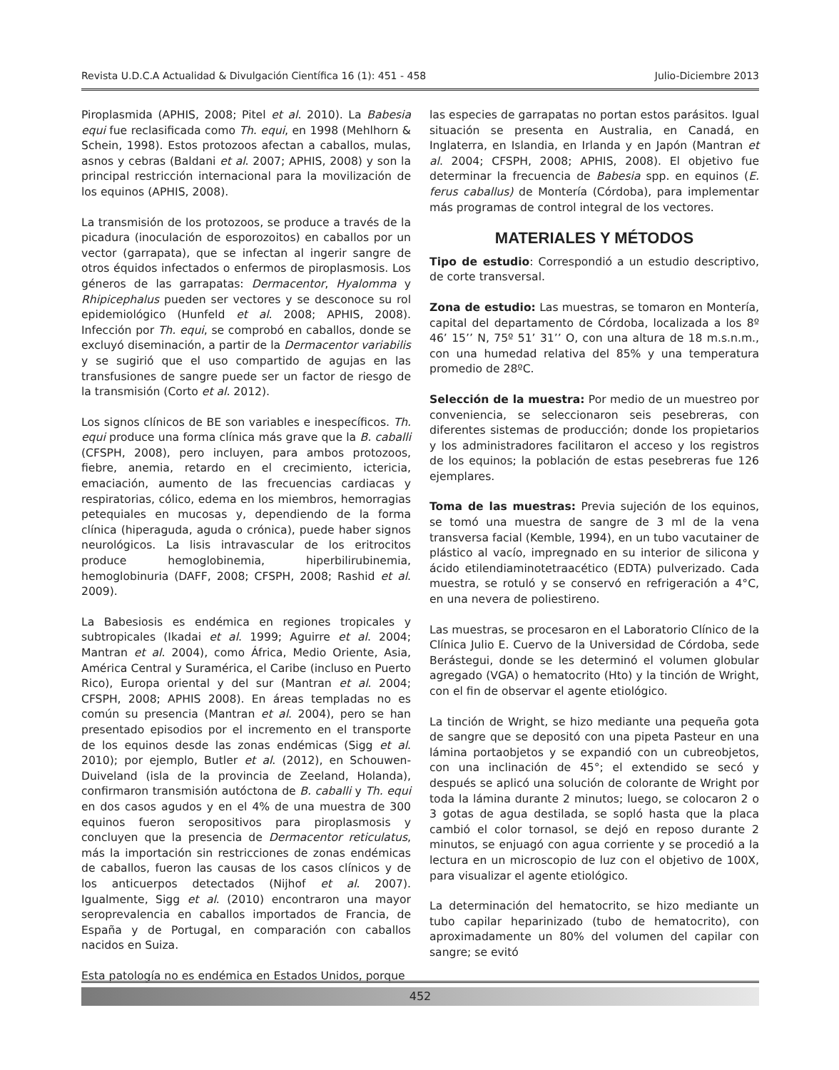Revista U.D.C.A Actualidad & Divulgación Científica 16 (1): 451 - 458 Julio-Diciembre 2013
Piroplasmida (APHIS, 2008; Pitel et al. 2010). La Babesia equi fue reclasificada como Th. equi, en 1998 (Mehlhorn & Schein, 1998). Estos protozoos afectan a caballos, mulas, asnos y cebras (Baldani et al. 2007; APHIS, 2008) y son la principal restricción internacional para la movilización de los equinos (APHIS, 2008).
La transmisión de los protozoos, se produce a través de la picadura (inoculación de esporozoitos) en caballos por un vector (garrapata), que se infectan al ingerir sangre de otros équidos infectados o enfermos de piroplasmosis. Los géneros de las garrapatas: Dermacentor, Hyalomma y Rhipicephalus pueden ser vectores y se desconoce su rol epidemiológico (Hunfeld et al. 2008; APHIS, 2008). Infección por Th. equi, se comprobó en caballos, donde se excluyó diseminación, a partir de la Dermacentor variabilis y se sugirió que el uso compartido de agujas en las transfusiones de sangre puede ser un factor de riesgo de la transmisión (Corto et al. 2012).
Los signos clínicos de BE son variables e inespecíficos. Th. equi produce una forma clínica más grave que la B. caballi (CFSPH, 2008), pero incluyen, para ambos protozoos, fiebre, anemia, retardo en el crecimiento, ictericia, emaciación, aumento de las frecuencias cardiacas y respiratorias, cólico, edema en los miembros, hemorragias petequiales en mucosas y, dependiendo de la forma clínica (hiperaguda, aguda o crónica), puede haber signos neurológicos. La lisis intravascular de los eritrocitos produce hemoglobinemia, hiperbilirubinemia, hemoglobinuria (DAFF, 2008; CFSPH, 2008; Rashid et al. 2009).
La Babesiosis es endémica en regiones tropicales y subtropicales (Ikadai et al. 1999; Aguirre et al. 2004; Mantran et al. 2004), como África, Medio Oriente, Asia, América Central y Suramérica, el Caribe (incluso en Puerto Rico), Europa oriental y del sur (Mantran et al. 2004; CFSPH, 2008; APHIS 2008). En áreas templadas no es común su presencia (Mantran et al. 2004), pero se han presentado episodios por el incremento en el transporte de los equinos desde las zonas endémicas (Sigg et al. 2010); por ejemplo, Butler et al. (2012), en Schouwen-Duiveland (isla de la provincia de Zeeland, Holanda), confirmaron transmisión autóctona de B. caballi y Th. equi en dos casos agudos y en el 4% de una muestra de 300 equinos fueron seropositivos para piroplasmosis y concluyen que la presencia de Dermacentor reticulatus, más la importación sin restricciones de zonas endémicas de caballos, fueron las causas de los casos clínicos y de los anticuerpos detectados (Nijhof et al. 2007). Igualmente, Sigg et al. (2010) encontraron una mayor seroprevalencia en caballos importados de Francia, de España y de Portugal, en comparación con caballos nacidos en Suiza.
Esta patología no es endémica en Estados Unidos, porque
las especies de garrapatas no portan estos parásitos. Igual situación se presenta en Australia, en Canadá, en Inglaterra, en Islandia, en Irlanda y en Japón (Mantran et al. 2004; CFSPH, 2008; APHIS, 2008). El objetivo fue determinar la frecuencia de Babesia spp. en equinos (E. ferus caballus) de Montería (Córdoba), para implementar más programas de control integral de los vectores.
MATERIALES Y MÉTODOS
Tipo de estudio: Correspondió a un estudio descriptivo, de corte transversal.
Zona de estudio: Las muestras, se tomaron en Montería, capital del departamento de Córdoba, localizada a los 8º 46’ 15’’ N, 75º 51’ 31’’ O, con una altura de 18 m.s.n.m., con una humedad relativa del 85% y una temperatura promedio de 28ºC.
Selección de la muestra: Por medio de un muestreo por conveniencia, se seleccionaron seis pesebreras, con diferentes sistemas de producción; donde los propietarios y los administradores facilitaron el acceso y los registros de los equinos; la población de estas pesebreras fue 126 ejemplares.
Toma de las muestras: Previa sujeción de los equinos, se tomó una muestra de sangre de 3 ml de la vena transversa facial (Kemble, 1994), en un tubo vacutainer de plástico al vacío, impregnado en su interior de silicona y ácido etilendiaminotetraacético (EDTA) pulverizado. Cada muestra, se rotuló y se conservó en refrigeración a 4°C, en una nevera de poliestireno.
Las muestras, se procesaron en el Laboratorio Clínico de la Clínica Julio E. Cuervo de la Universidad de Córdoba, sede Berástegui, donde se les determinó el volumen globular agregado (VGA) o hematocrito (Hto) y la tinción de Wright, con el fin de observar el agente etiológico.
La tinción de Wright, se hizo mediante una pequeña gota de sangre que se depositó con una pipeta Pasteur en una lámina portaobjetos y se expandió con un cubreobjetos, con una inclinación de 45°; el extendido se secó y después se aplicó una solución de colorante de Wright por toda la lámina durante 2 minutos; luego, se colocaron 2 o 3 gotas de agua destilada, se sopló hasta que la placa cambió el color tornasol, se dejó en reposo durante 2 minutos, se enjuagó con agua corriente y se procedió a la lectura en un microscopio de luz con el objetivo de 100X, para visualizar el agente etiológico.
La determinación del hematocrito, se hizo mediante un tubo capilar heparinizado (tubo de hematocrito), con aproximadamente un 80% del volumen del capilar con sangre; se evitó
452